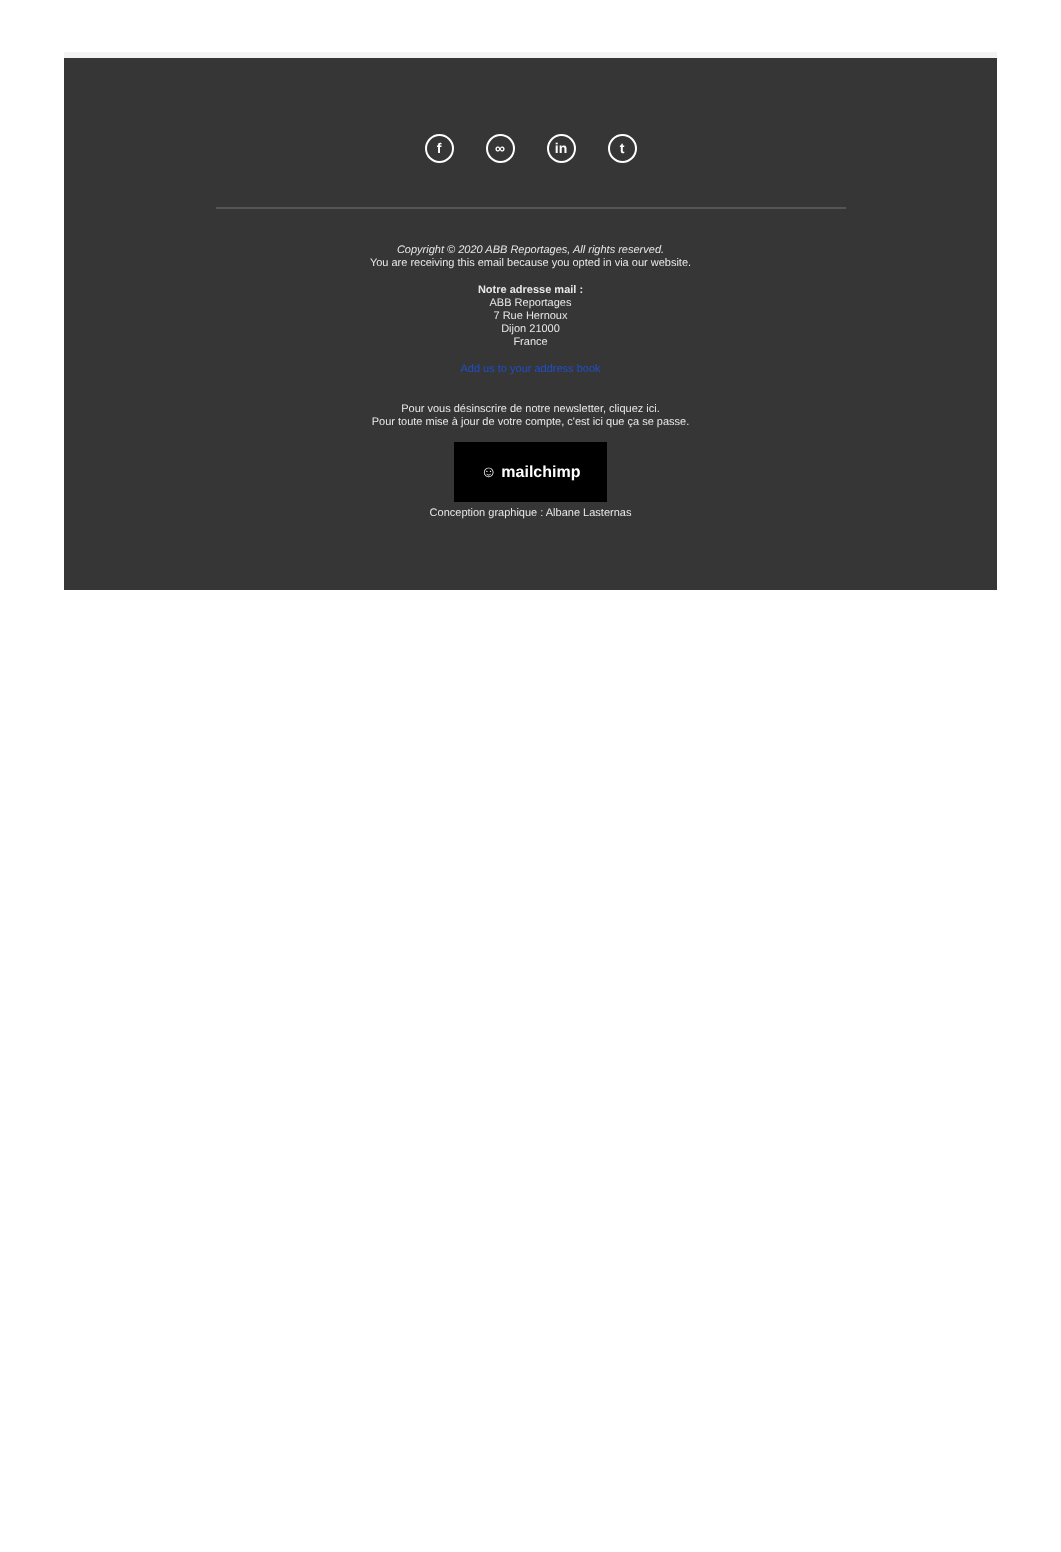f ∞ in t
Copyright © 2020 ABB Reportages, All rights reserved.
You are receiving this email because you opted in via our website.
Notre adresse mail :
ABB Reportages
7 Rue Hernoux
Dijon 21000
France
Add us to your address book
Pour vous désinscrire de notre newsletter, cliquez ici.
Pour toute mise à jour de votre compte, c'est ici que ça se passe.
☺ mailchimp
Conception graphique : Albane Lasternas